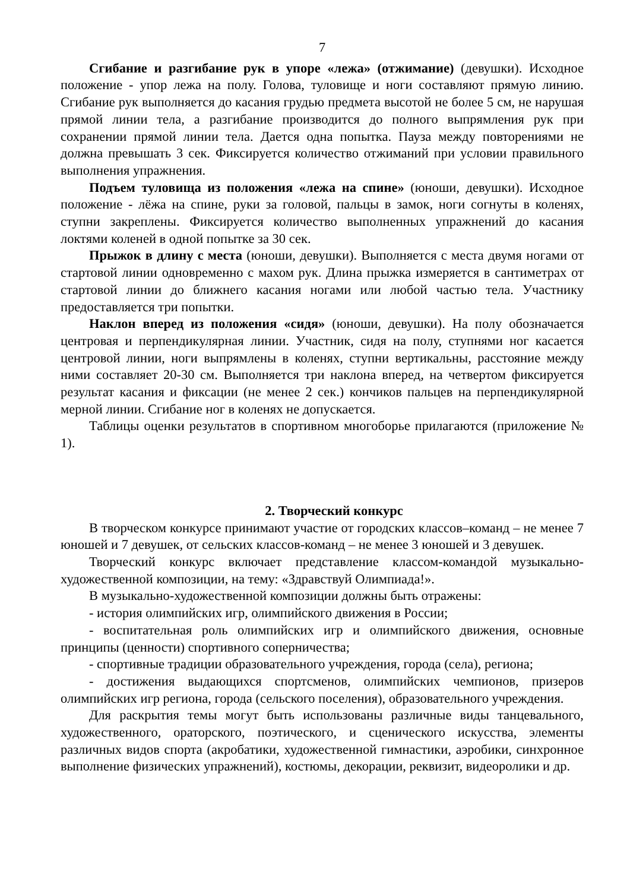7
Сгибание и разгибание рук в упоре «лежа» (отжимание) (девушки). Исходное положение - упор лежа на полу. Голова, туловище и ноги составляют прямую линию. Сгибание рук выполняется до касания грудью предмета высотой не более 5 см, не нарушая прямой линии тела, а разгибание производится до полного выпрямления рук при сохранении прямой линии тела. Дается одна попытка. Пауза между повторениями не должна превышать 3 сек. Фиксируется количество отжиманий при условии правильного выполнения упражнения.
Подъем туловища из положения «лежа на спине» (юноши, девушки). Исходное положение - лёжа на спине, руки за головой, пальцы в замок, ноги согнуты в коленях, ступни закреплены. Фиксируется количество выполненных упражнений до касания локтями коленей в одной попытке за 30 сек.
Прыжок в длину с места (юноши, девушки). Выполняется с места двумя ногами от стартовой линии одновременно с махом рук. Длина прыжка измеряется в сантиметрах от стартовой линии до ближнего касания ногами или любой частью тела. Участнику предоставляется три попытки.
Наклон вперед из положения «сидя» (юноши, девушки). На полу обозначается центровая и перпендикулярная линии. Участник, сидя на полу, ступнями ног касается центровой линии, ноги выпрямлены в коленях, ступни вертикальны, расстояние между ними составляет 20-30 см. Выполняется три наклона вперед, на четвертом фиксируется результат касания и фиксации (не менее 2 сек.) кончиков пальцев на перпендикулярной мерной линии. Сгибание ног в коленях не допускается.
Таблицы оценки результатов в спортивном многоборье прилагаются (приложение № 1).
2. Творческий конкурс
В творческом конкурсе принимают участие от городских классов–команд – не менее 7 юношей и 7 девушек, от сельских классов-команд – не менее 3 юношей и 3 девушек.
Творческий конкурс включает представление классом-командой музыкально-художественной композиции, на тему: «Здравствуй Олимпиада!».
В музыкально-художественной композиции должны быть отражены:
- история олимпийских игр, олимпийского движения в России;
- воспитательная роль олимпийских игр и олимпийского движения, основные принципы (ценности) спортивного соперничества;
- спортивные традиции образовательного учреждения, города (села), региона;
- достижения выдающихся спортсменов, олимпийских чемпионов, призеров олимпийских игр региона, города (сельского поселения), образовательного учреждения.
Для раскрытия темы могут быть использованы различные виды танцевального, художественного, ораторского, поэтического, и сценического искусства, элементы различных видов спорта (акробатики, художественной гимнастики, аэробики, синхронное выполнение физических упражнений), костюмы, декорации, реквизит, видеоролики и др.